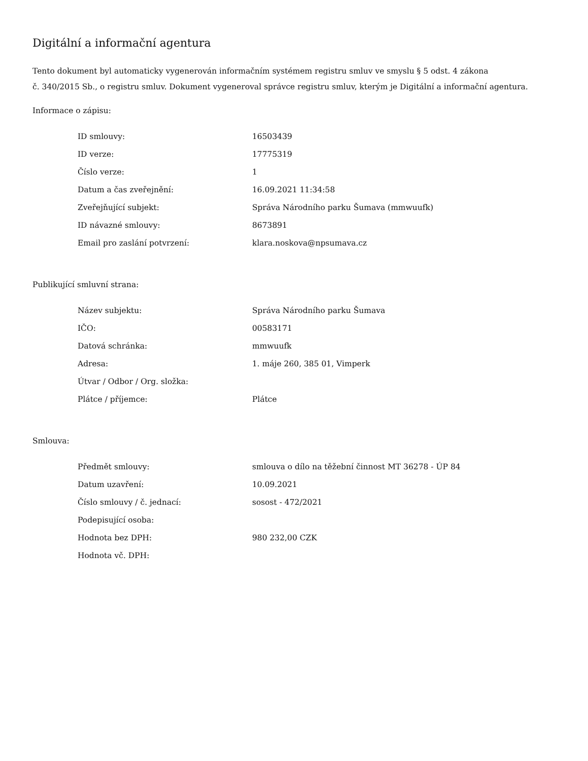Digitální a informační agentura
Tento dokument byl automaticky vygenerován informačním systémem registru smluv ve smyslu § 5 odst. 4 zákona
č. 340/2015 Sb., o registru smluv. Dokument vygeneroval správce registru smluv, kterým je Digitální a informační agentura.
Informace o zápisu:
| ID smlouvy: | 16503439 |
| ID verze: | 17775319 |
| Číslo verze: | 1 |
| Datum a čas zveřejnění: | 16.09.2021 11:34:58 |
| Zveřejňující subjekt: | Správa Národního parku Šumava (mmwuufk) |
| ID návazné smlouvy: | 8673891 |
| Email pro zaslání potvrzení: | klara.noskova@npsumava.cz |
Publikující smluvní strana:
| Název subjektu: | Správa Národního parku Šumava |
| IČO: | 00583171 |
| Datová schránka: | mmwuufk |
| Adresa: | 1. máje 260, 385 01, Vimperk |
| Útvar / Odbor / Org. složka: | |
| Plátce / příjemce: | Plátce |
Smlouva:
| Předmět smlouvy: | smlouva o dílo na těžební činnost MT 36278 - ÚP 84 |
| Datum uzavření: | 10.09.2021 |
| Číslo smlouvy / č. jednací: | sosost - 472/2021 |
| Podepisující osoba: | |
| Hodnota bez DPH: | 980 232,00 CZK |
| Hodnota vč. DPH: | |